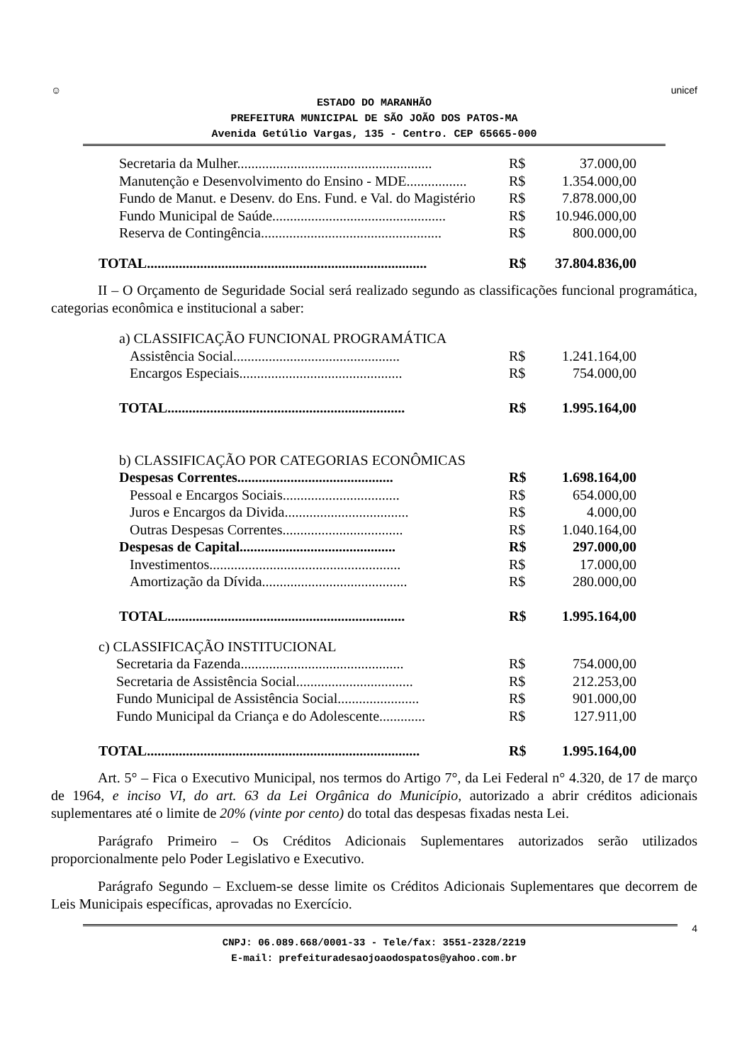☺
unicef
ESTADO DO MARANHÃO
PREFEITURA MUNICIPAL DE SÃO JOÃO DOS PATOS-MA
Avenida Getúlio Vargas, 135 - Centro. CEP 65665-000
| Secretaria da Mulher....................................................... | R$ | 37.000,00 |
| Manutenção e Desenvolvimento do Ensino - MDE................. | R$ | 1.354.000,00 |
| Fundo de Manut. e Desenv. do Ens. Fund. e Val. do Magistério | R$ | 7.878.000,00 |
| Fundo Municipal de Saúde................................................. | R$ | 10.946.000,00 |
| Reserva de Contingência................................................... | R$ | 800.000,00 |
| TOTAL............................................................................... | R$ | 37.804.836,00 |
II – O Orçamento de Seguridade Social será realizado segundo as classificações funcional programática, categorias econômica e institucional a saber:
| a) CLASSIFICAÇÃO FUNCIONAL PROGRAMÁTICA | | |
| Assistência Social............................................... | R$ | 1.241.164,00 |
| Encargos Especiais.............................................. | R$ | 754.000,00 |
| TOTAL................................................................... | R$ | 1.995.164,00 |
| b) CLASSIFICAÇÃO POR CATEGORIAS ECONÔMICAS | | |
| Despesas Correntes............................................ | R$ | 1.698.164,00 |
| Pessoal e Encargos Sociais................................. | R$ | 654.000,00 |
| Juros e Encargos da Divida................................... | R$ | 4.000,00 |
| Outras Despesas Correntes.................................. | R$ | 1.040.164,00 |
| Despesas de Capital............................................ | R$ | 297.000,00 |
| Investimentos...................................................... | R$ | 17.000,00 |
| Amortização da Dívida......................................... | R$ | 280.000,00 |
| TOTAL................................................................... | R$ | 1.995.164,00 |
| c) CLASSIFICAÇÃO INSTITUCIONAL | | |
| Secretaria da Fazenda.............................................. | R$ | 754.000,00 |
| Secretaria de Assistência Social................................. | R$ | 212.253,00 |
| Fundo Municipal de Assistência Social....................... | R$ | 901.000,00 |
| Fundo Municipal da Criança e do Adolescente............. | R$ | 127.911,00 |
| TOTAL............................................................................. | R$ | 1.995.164,00 |
Art. 5° – Fica o Executivo Municipal, nos termos do Artigo 7°, da Lei Federal n° 4.320, de 17 de março de 1964, e inciso VI, do art. 63 da Lei Orgânica do Município, autorizado a abrir créditos adicionais suplementares até o limite de 20% (vinte por cento) do total das despesas fixadas nesta Lei.
Parágrafo Primeiro – Os Créditos Adicionais Suplementares autorizados serão utilizados proporcionalmente pelo Poder Legislativo e Executivo.
Parágrafo Segundo – Excluem-se desse limite os Créditos Adicionais Suplementares que decorrem de Leis Municipais específicas, aprovadas no Exercício.
4
CNPJ: 06.089.668/0001-33 - Tele/fax: 3551-2328/2219
E-mail: prefeituradesaojoaodospatos@yahoo.com.br